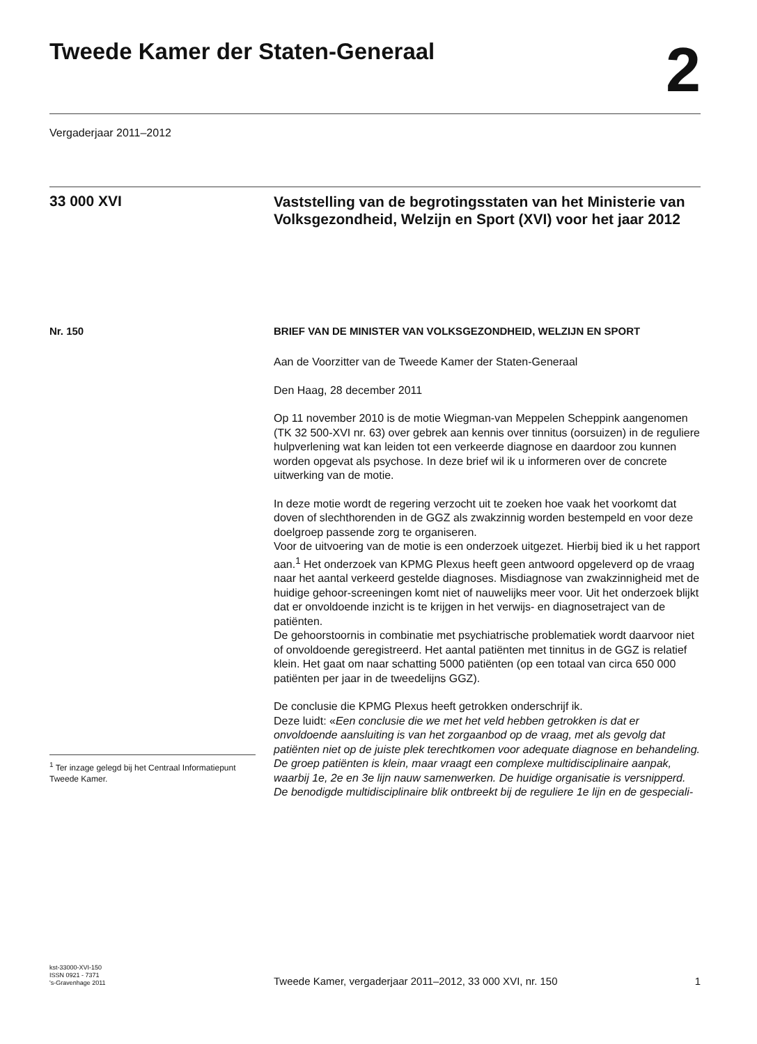Tweede Kamer der Staten-Generaal
2
Vergaderjaar 2011–2012
33 000 XVI
Vaststelling van de begrotingsstaten van het Ministerie van Volksgezondheid, Welzijn en Sport (XVI) voor het jaar 2012
Nr. 150
<sup>1</sup> Ter inzage gelegd bij het Centraal Informatiepunt Tweede Kamer.
BRIEF VAN DE MINISTER VAN VOLKSGEZONDHEID, WELZIJN EN SPORT
Aan de Voorzitter van de Tweede Kamer der Staten-Generaal
Den Haag, 28 december 2011
Op 11 november 2010 is de motie Wiegman-van Meppelen Scheppink aangenomen (TK 32 500-XVI nr. 63) over gebrek aan kennis over tinnitus (oorsuizen) in de reguliere hulpverlening wat kan leiden tot een verkeerde diagnose en daardoor zou kunnen worden opgevat als psychose. In deze brief wil ik u informeren over de concrete uitwerking van de motie.
In deze motie wordt de regering verzocht uit te zoeken hoe vaak het voorkomt dat doven of slechthorenden in de GGZ als zwakzinnig worden bestempeld en voor deze doelgroep passende zorg te organiseren.
Voor de uitvoering van de motie is een onderzoek uitgezet. Hierbij bied ik u het rapport aan.<sup>1</sup> Het onderzoek van KPMG Plexus heeft geen antwoord opgeleverd op de vraag naar het aantal verkeerd gestelde diagnoses. Misdiagnose van zwakzinnigheid met de huidige gehoor-screeningen komt niet of nauwelijks meer voor. Uit het onderzoek blijkt dat er onvoldoende inzicht is te krijgen in het verwijs- en diagnosetraject van de patiënten.
De gehoorstoornis in combinatie met psychiatrische problematiek wordt daarvoor niet of onvoldoende geregistreerd. Het aantal patiënten met tinnitus in de GGZ is relatief klein. Het gaat om naar schatting 5000 patiënten (op een totaal van circa 650 000 patiënten per jaar in de tweedelijns GGZ).
De conclusie die KPMG Plexus heeft getrokken onderschrijf ik.
Deze luidt: «Een conclusie die we met het veld hebben getrokken is dat er onvoldoende aansluiting is van het zorgaanbod op de vraag, met als gevolg dat patiënten niet op de juiste plek terechtkomen voor adequate diagnose en behandeling. De groep patiënten is klein, maar vraagt een complexe multidisciplinaire aanpak, waarbij 1e, 2e en 3e lijn nauw samenwerken. De huidige organisatie is versnipperd. De benodigde multidisciplinaire blik ontbreekt bij de reguliere 1e lijn en de gespeciali-
kst-33000-XVI-150
ISSN 0921 - 7371
's-Gravenhage 2011
Tweede Kamer, vergaderjaar 2011–2012, 33 000 XVI, nr. 150
1